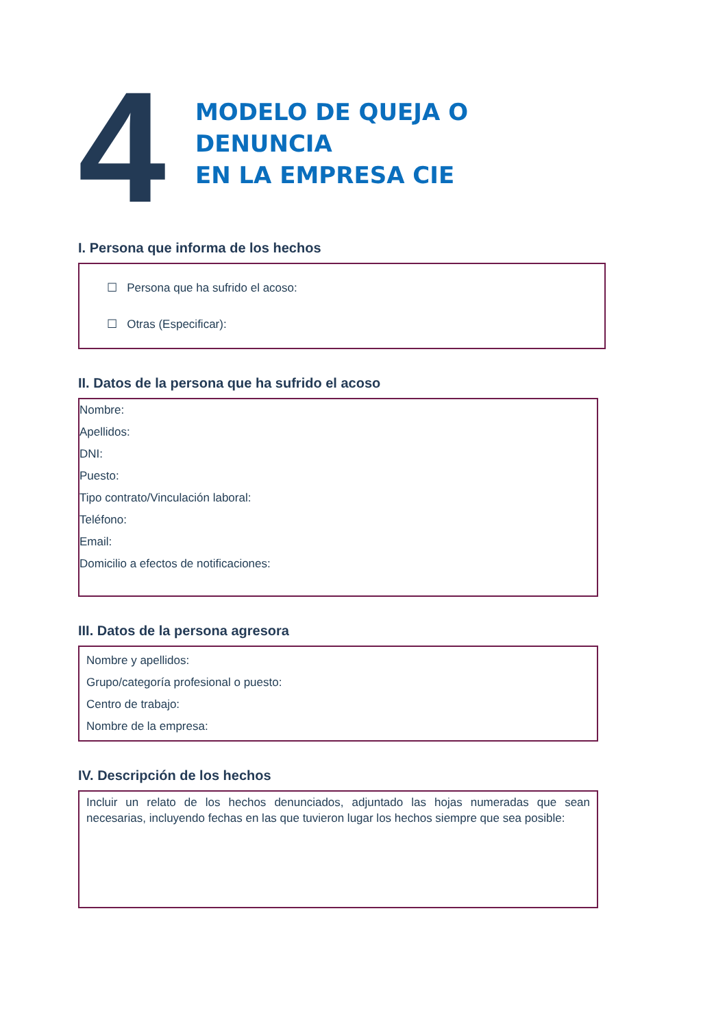4
MODELO DE QUEJA O DENUNCIA
EN LA EMPRESA CIE
I. Persona que informa de los hechos
☐ Persona que ha sufrido el acoso:
☐ Otras (Especificar):
II. Datos de la persona que ha sufrido el acoso
Nombre:
Apellidos:
DNI:
Puesto:
Tipo contrato/Vinculación laboral:
Teléfono:
Email:
Domicilio a efectos de notificaciones:
III. Datos de la persona agresora
Nombre y apellidos:
Grupo/categoría profesional o puesto:
Centro de trabajo:
Nombre de la empresa:
IV. Descripción de los hechos
Incluir un relato de los hechos denunciados, adjuntado las hojas numeradas que sean necesarias, incluyendo fechas en las que tuvieron lugar los hechos siempre que sea posible: